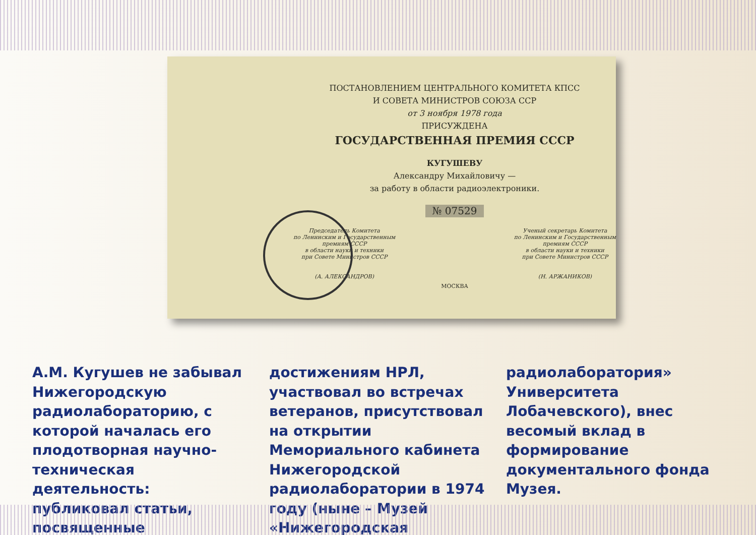ПОСТАНОВЛЕНИЕМ ЦЕНТРАЛЬНОГО КОМИТЕТА КПСС
И СОВЕТА МИНИСТРОВ СОЮЗА ССР
от 3 ноября 1978 года
ПРИСУЖДЕНА
ГОСУДАРСТВЕННАЯ ПРЕМИЯ СССР
КУГУШЕВУ
Александру Михайловичу —
за работу в области радиоэлектроники.
№ 07529
Председатель Комитета
по Ленинским и Государственным
премиям СССР
в области науки и техники
при Совете Министров СССР
(А. АЛЕКСАНДРОВ)
Ученый секретарь Комитета
по Ленинским и Государственным
премиям СССР
в области науки и техники
при Совете Министров СССР
(Н. АРЖАНИКОВ)
МОСКВА
А.М. Кугушев не забывал Нижегородскую радиолабораторию, с которой началась его плодотворная научно-техническая деятельность: публиковал статьи, посвященные достижениям НРЛ, участвовал во встречах ветеранов, присутствовал на открытии Мемориального кабинета Нижегородской радиолаборатории в 1974 году (ныне – Музей «Нижегородская радиолаборатория» Университета Лобачевского), внес весомый вклад в формирование документального фонда Музея.